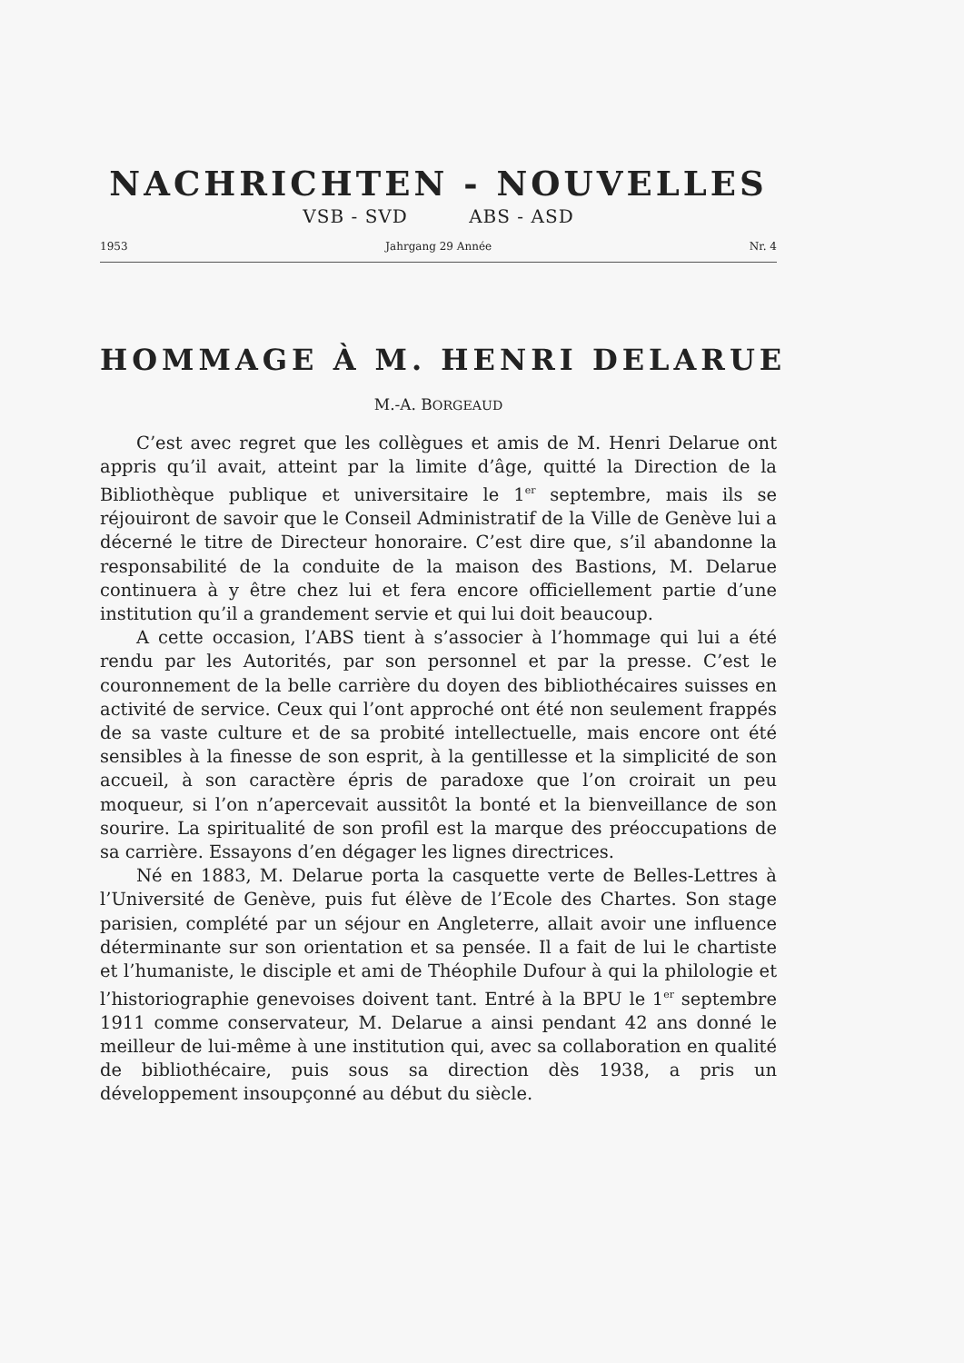NACHRICHTEN - NOUVELLES
VSB - SVD ABS - ASD
1953 Jahrgang 29 Année Nr. 4
HOMMAGE À M. HENRI DELARUE
M.-A. BORGEAUD
C’est avec regret que les collègues et amis de M. Henri Delarue ont appris qu’il avait, atteint par la limite d’âge, quitté la Direction de la Bibliothèque publique et universitaire le 1<sup>er</sup> septembre, mais ils se réjouiront de savoir que le Conseil Administratif de la Ville de Genève lui a décerné le titre de Directeur honoraire. C’est dire que, s’il abandonne la responsabilité de la conduite de la maison des Bastions, M. Delarue continuera à y être chez lui et fera encore officiellement partie d’une institution qu’il a grandement servie et qui lui doit beaucoup.
A cette occasion, l’ABS tient à s’associer à l’hommage qui lui a été rendu par les Autorités, par son personnel et par la presse. C’est le couronnement de la belle carrière du doyen des bibliothécaires suisses en activité de service. Ceux qui l’ont approché ont été non seulement frappés de sa vaste culture et de sa probité intellectuelle, mais encore ont été sensibles à la finesse de son esprit, à la gentillesse et la simplicité de son accueil, à son caractère épris de paradoxe que l’on croirait un peu moqueur, si l’on n’apercevait aussitôt la bonté et la bienveillance de son sourire. La spiritualité de son profil est la marque des préoccupations de sa carrière. Essayons d’en dégager les lignes directrices.
Né en 1883, M. Delarue porta la casquette verte de Belles-Lettres à l’Université de Genève, puis fut élève de l’Ecole des Chartes. Son stage parisien, complété par un séjour en Angleterre, allait avoir une influence déterminante sur son orientation et sa pensée. Il a fait de lui le chartiste et l’humaniste, le disciple et ami de Théophile Dufour à qui la philologie et l’historiographie genevoises doivent tant. Entré à la BPU le 1<sup>er</sup> septembre 1911 comme conservateur, M. Delarue a ainsi pendant 42 ans donné le meilleur de lui-même à une institution qui, avec sa collaboration en qualité de bibliothécaire, puis sous sa direction dès 1938, a pris un développement insoupçonné au début du siècle.